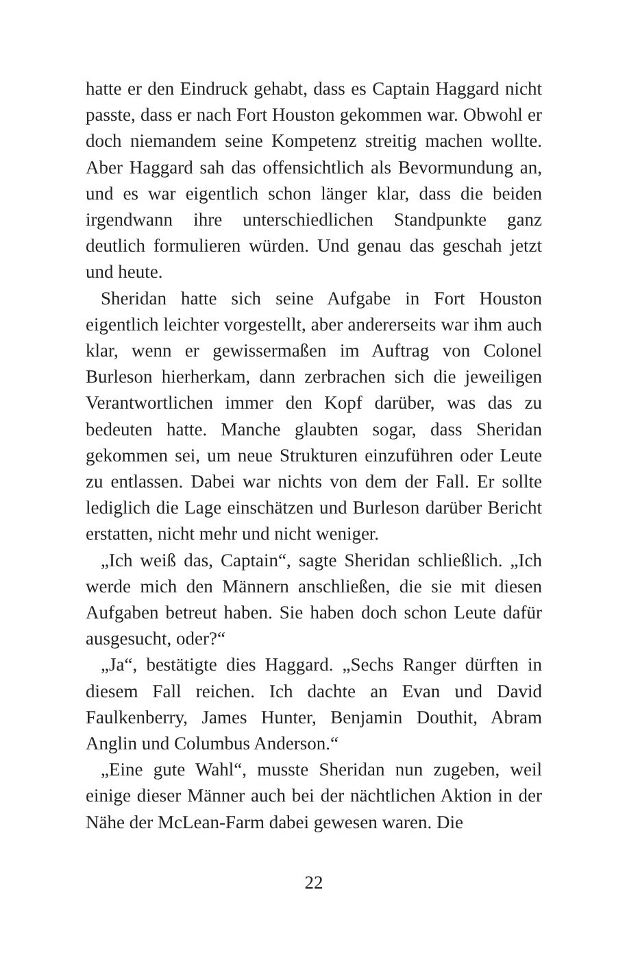hatte er den Eindruck gehabt, dass es Captain Haggard nicht passte, dass er nach Fort Houston gekommen war. Obwohl er doch niemandem seine Kompetenz streitig machen wollte. Aber Haggard sah das offensichtlich als Bevormundung an, und es war eigentlich schon länger klar, dass die beiden irgendwann ihre unterschiedlichen Standpunkte ganz deutlich formulieren würden. Und genau das geschah jetzt und heute.
Sheridan hatte sich seine Aufgabe in Fort Houston eigentlich leichter vorgestellt, aber andererseits war ihm auch klar, wenn er gewissermaßen im Auftrag von Colonel Burleson hierherkam, dann zerbrachen sich die jeweiligen Verantwortlichen immer den Kopf darüber, was das zu bedeuten hatte. Manche glaubten sogar, dass Sheridan gekommen sei, um neue Strukturen einzuführen oder Leute zu entlassen. Dabei war nichts von dem der Fall. Er sollte lediglich die Lage einschätzen und Burleson darüber Bericht erstatten, nicht mehr und nicht weniger.
„Ich weiß das, Captain“, sagte Sheridan schließlich. „Ich werde mich den Männern anschließen, die sie mit diesen Aufgaben betreut haben. Sie haben doch schon Leute dafür ausgesucht, oder?“
„Ja“, bestätigte dies Haggard. „Sechs Ranger dürften in diesem Fall reichen. Ich dachte an Evan und David Faulkenberry, James Hunter, Benjamin Douthit, Abram Anglin und Columbus Anderson.“
„Eine gute Wahl“, musste Sheridan nun zugeben, weil einige dieser Männer auch bei der nächtlichen Aktion in der Nähe der McLean-Farm dabei gewesen waren. Die
22